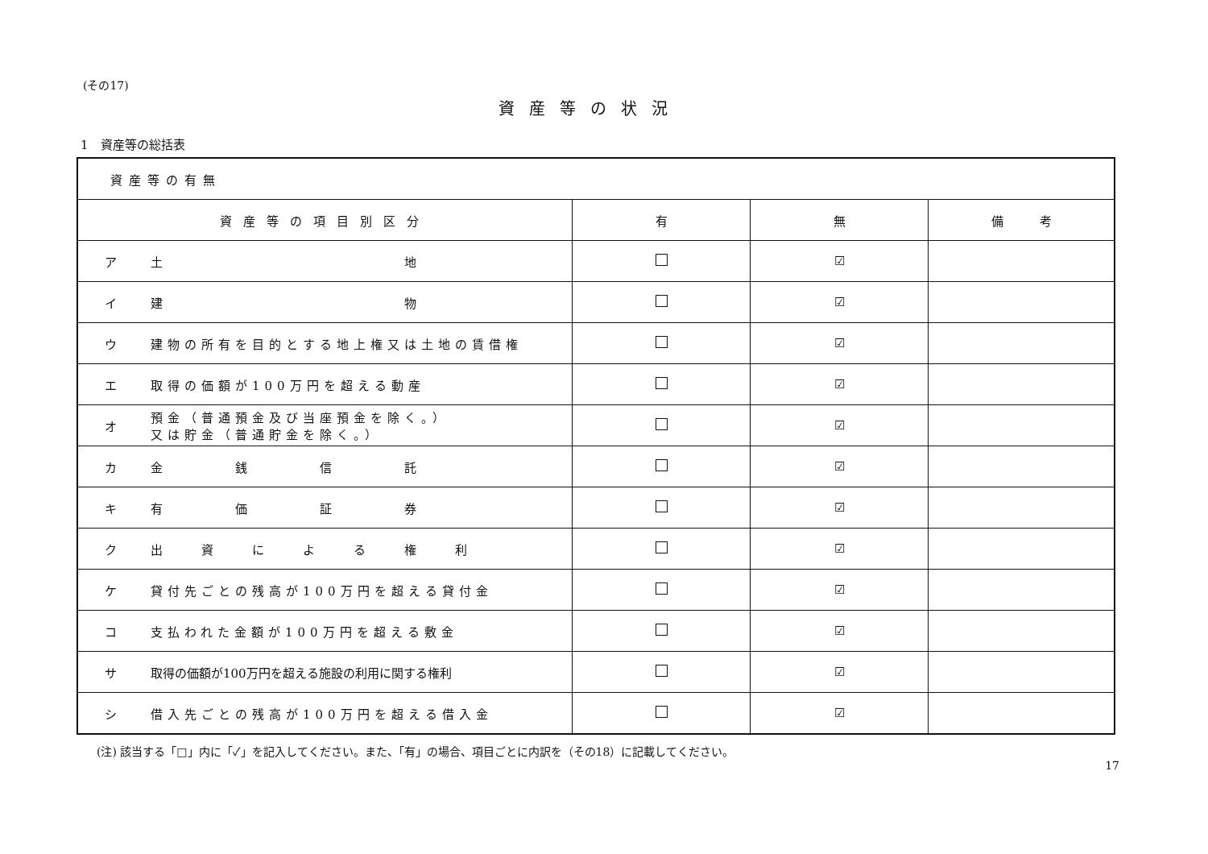(その17)
資産等の状況
1　資産等の総括表
| 資産等の有無 | | | | |
| 資産等の項目別区分 | | 有 | 無 | 備 考 |
| ア | 土 地 | | ☑ | |
| イ | 建 物 | | ☑ | |
| ウ | 建物の所有を目的とする地上権又は土地の賃借権 | | ☑ | |
| エ | 取得の価額が100万円を超える動産 | | ☑ | |
| オ | 預金（普通預金及び当座預金を除く。） 又は貯金（普通貯金を除く。） | | ☑ | |
| カ | 金 銭 信 託 | | ☑ | |
| キ | 有 価 証 券 | | ☑ | |
| ク | 出 資 に よ る 権 利 | | ☑ | |
| ケ | 貸付先ごとの残高が100万円を超える貸付金 | | ☑ | |
| コ | 支払われた金額が100万円を超える敷金 | | ☑ | |
| サ | 取得の価額が100万円を超える施設の利用に関する権利 | | ☑ | |
| シ | 借入先ごとの残高が100万円を超える借入金 | | ☑ | |
(注) 該当する「□」内に「✓」を記入してください。また、「有」の場合、項目ごとに内訳を（その18）に記載してください。
17